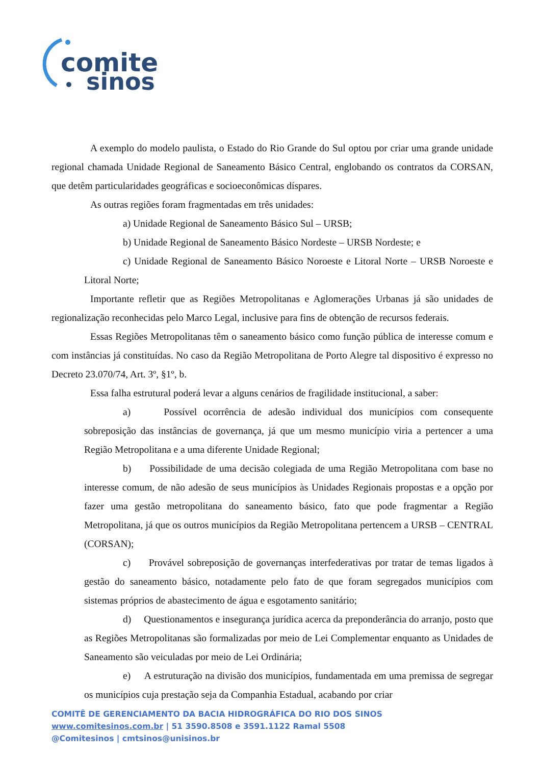comite
sinos
A exemplo do modelo paulista, o Estado do Rio Grande do Sul optou por criar uma grande unidade regional chamada Unidade Regional de Saneamento Básico Central, englobando os contratos da CORSAN, que detêm particularidades geográficas e socioeconômicas díspares.
As outras regiões foram fragmentadas em três unidades:
a) Unidade Regional de Saneamento Básico Sul – URSB;
b) Unidade Regional de Saneamento Básico Nordeste – URSB Nordeste; e
c) Unidade Regional de Saneamento Básico Noroeste e Litoral Norte – URSB Noroeste e Litoral Norte;
Importante refletir que as Regiões Metropolitanas e Aglomerações Urbanas já são unidades de regionalização reconhecidas pelo Marco Legal, inclusive para fins de obtenção de recursos federais.
Essas Regiões Metropolitanas têm o saneamento básico como função pública de interesse comum e com instâncias já constituídas. No caso da Região Metropolitana de Porto Alegre tal dispositivo é expresso no Decreto 23.070/74, Art. 3º, §1º, b.
Essa falha estrutural poderá levar a alguns cenários de fragilidade institucional, a saber:
a) Possível ocorrência de adesão individual dos municípios com consequente sobreposição das instâncias de governança, já que um mesmo município viria a pertencer a uma Região Metropolitana e a uma diferente Unidade Regional;
b) Possibilidade de uma decisão colegiada de uma Região Metropolitana com base no interesse comum, de não adesão de seus municípios às Unidades Regionais propostas e a opção por fazer uma gestão metropolitana do saneamento básico, fato que pode fragmentar a Região Metropolitana, já que os outros municípios da Região Metropolitana pertencem a URSB – CENTRAL (CORSAN);
c) Provável sobreposição de governanças interfederativas por tratar de temas ligados à gestão do saneamento básico, notadamente pelo fato de que foram segregados municípios com sistemas próprios de abastecimento de água e esgotamento sanitário;
d) Questionamentos e insegurança jurídica acerca da preponderância do arranjo, posto que as Regiões Metropolitanas são formalizadas por meio de Lei Complementar enquanto as Unidades de Saneamento são veiculadas por meio de Lei Ordinária;
e) A estruturação na divisão dos municípios, fundamentada em uma premissa de segregar os municípios cuja prestação seja da Companhia Estadual, acabando por criar
COMITÊ DE GERENCIAMENTO DA BACIA HIDROGRÁFICA DO RIO DOS SINOS
www.comitesinos.com.br | 51 3590.8508 e 3591.1122 Ramal 5508
@Comitesinos | cmtsinos@unisinos.br